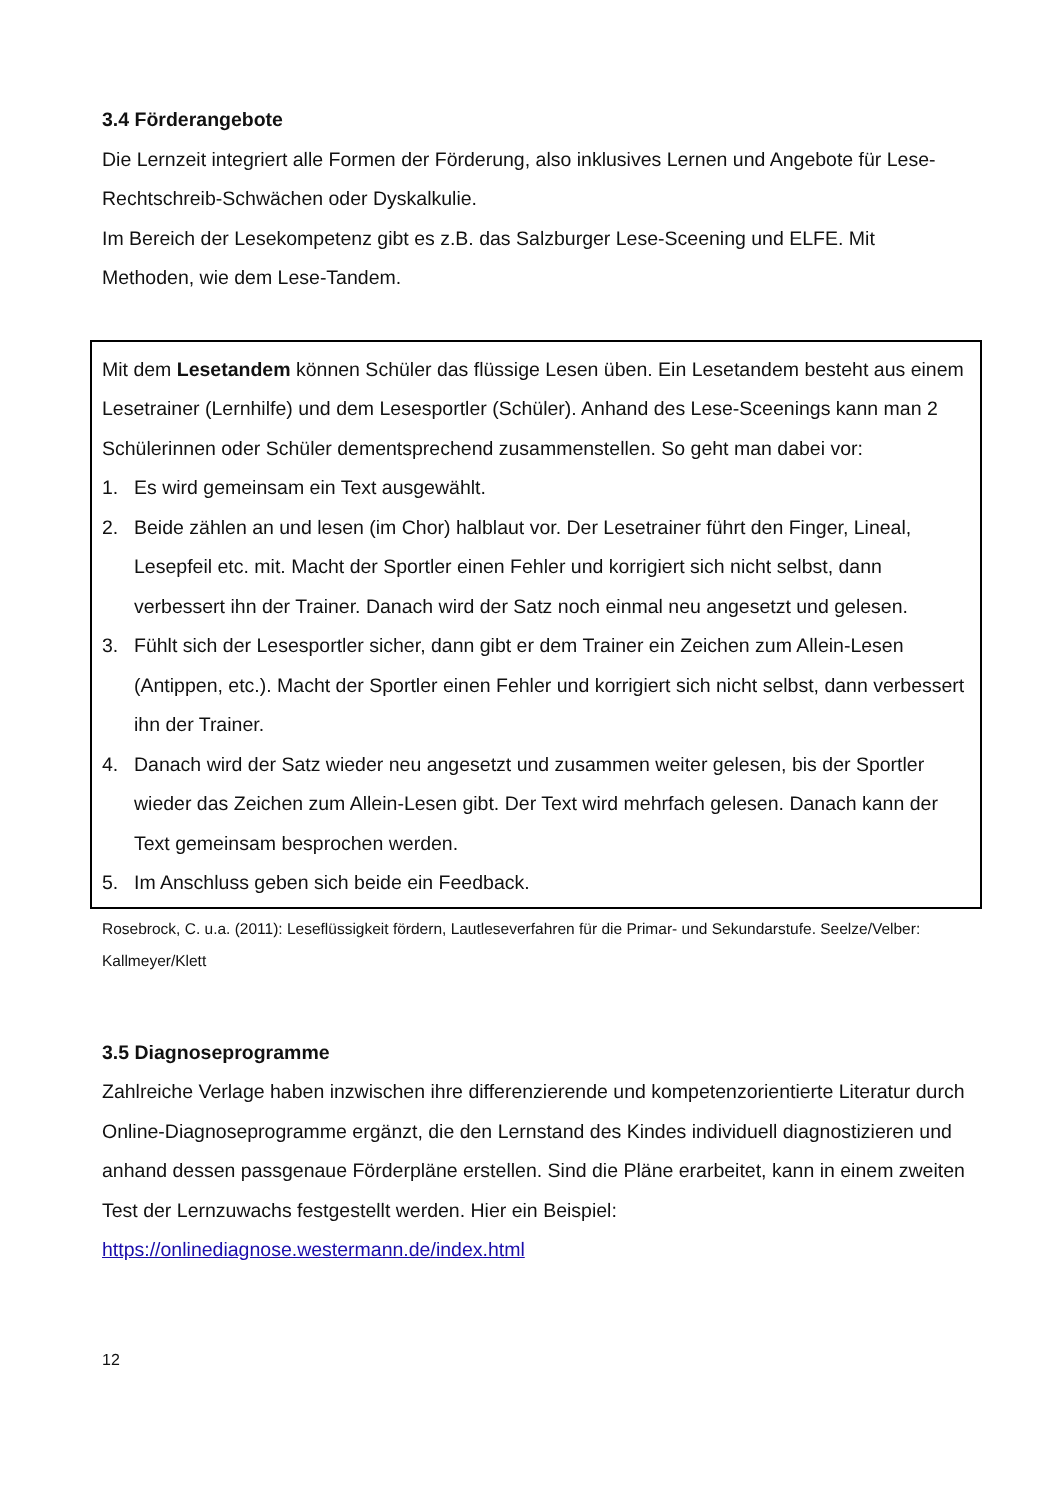3.4 Förderangebote
Die Lernzeit integriert alle Formen der Förderung, also inklusives Lernen und Angebote für Lese-Rechtschreib-Schwächen oder Dyskalkulie.
Im Bereich der Lesekompetenz gibt es z.B. das Salzburger Lese-Sceening und ELFE. Mit Methoden, wie dem Lese-Tandem.
Mit dem Lesetandem können Schüler das flüssige Lesen üben. Ein Lesetandem besteht aus einem Lesetrainer (Lernhilfe) und dem Lesesportler (Schüler). Anhand des Lese-Sceenings kann man 2 Schülerinnen oder Schüler dementsprechend zusammenstellen. So geht man dabei vor:
1. Es wird gemeinsam ein Text ausgewählt.
2. Beide zählen an und lesen (im Chor) halblaut vor. Der Lesetrainer führt den Finger, Lineal, Lesepfeil etc. mit. Macht der Sportler einen Fehler und korrigiert sich nicht selbst, dann verbessert ihn der Trainer. Danach wird der Satz noch einmal neu angesetzt und gelesen.
3. Fühlt sich der Lesesportler sicher, dann gibt er dem Trainer ein Zeichen zum Allein-Lesen (Antippen, etc.). Macht der Sportler einen Fehler und korrigiert sich nicht selbst, dann verbessert ihn der Trainer.
4. Danach wird der Satz wieder neu angesetzt und zusammen weiter gelesen, bis der Sportler wieder das Zeichen zum Allein-Lesen gibt. Der Text wird mehrfach gelesen. Danach kann der Text gemeinsam besprochen werden.
5. Im Anschluss geben sich beide ein Feedback.
Rosebrock, C. u.a. (2011): Leseflüssigkeit fördern, Lautleseverfahren für die Primar- und Sekundarstufe. Seelze/Velber: Kallmeyer/Klett
3.5 Diagnoseprogramme
Zahlreiche Verlage haben inzwischen ihre differenzierende und kompetenzorientierte Literatur durch Online-Diagnoseprogramme ergänzt, die den Lernstand des Kindes individuell diagnostizieren und anhand dessen passgenaue Förderpläne erstellen. Sind die Pläne erarbeitet, kann in einem zweiten Test der Lernzuwachs festgestellt werden. Hier ein Beispiel: https://onlinediagnose.westermann.de/index.html
12